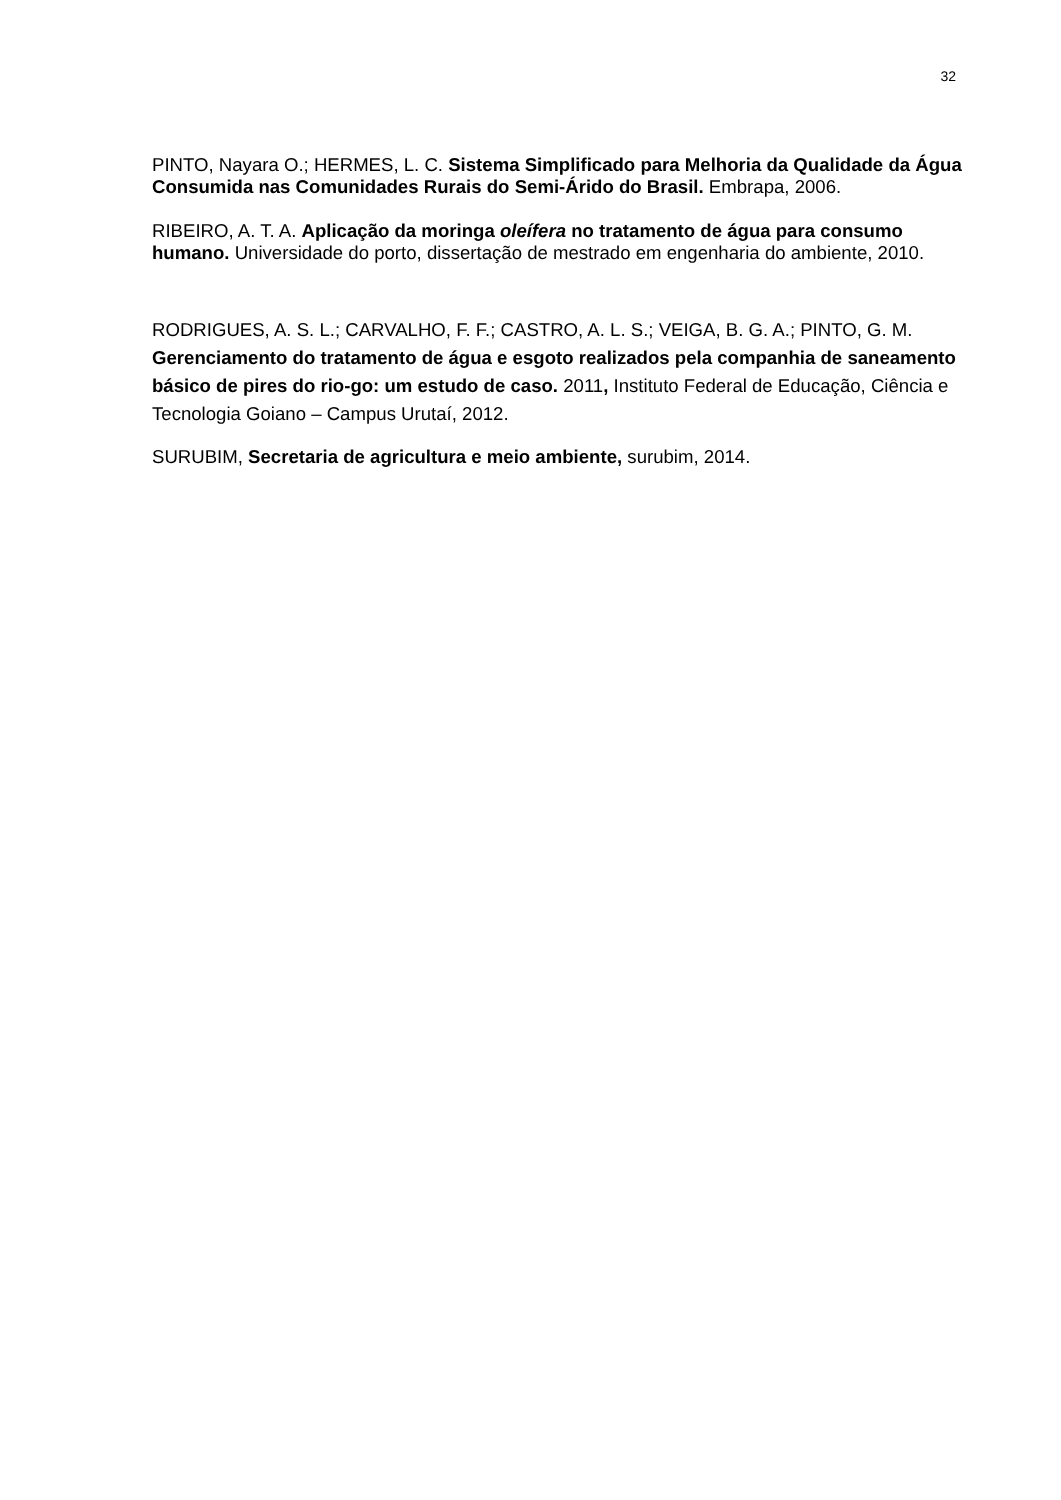32
PINTO, Nayara O.; HERMES, L. C. Sistema Simplificado para Melhoria da Qualidade da Água Consumida nas Comunidades Rurais do Semi-Árido do Brasil. Embrapa, 2006.
RIBEIRO, A. T. A. Aplicação da moringa oleífera no tratamento de água para consumo humano. Universidade do porto, dissertação de mestrado em engenharia do ambiente, 2010.
RODRIGUES, A. S. L.; CARVALHO, F. F.; CASTRO, A. L. S.; VEIGA, B. G. A.; PINTO, G. M. Gerenciamento do tratamento de água e esgoto realizados pela companhia de saneamento básico de pires do rio-go: um estudo de caso. 2011, Instituto Federal de Educação, Ciência e Tecnologia Goiano – Campus Urutaí, 2012.
SURUBIM, Secretaria de agricultura e meio ambiente, surubim, 2014.